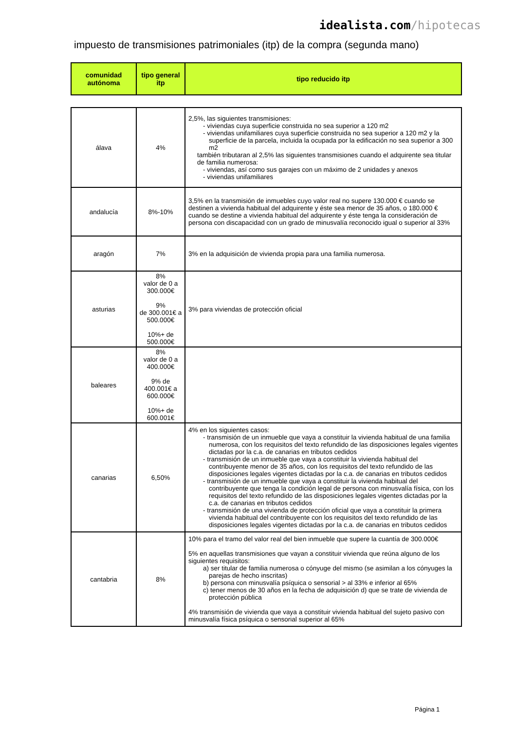idealista.com/hipotecas
impuesto de transmisiones patrimoniales (itp) de la compra (segunda mano)
| comunidad autónoma | tipo general itp | tipo reducido itp |
| --- | --- | --- |
| álava | 4% | 2,5%, las siguientes transmisiones: - viviendas cuya superficie construida no sea superior a 120 m2 - viviendas unifamiliares cuya superficie construida no sea superior a 120 m2 y la superficie de la parcela, incluida la ocupada por la edificación no sea superior a 300 m2 también tributaran al 2,5% las siguientes transmisiones cuando el adquirente sea titular de familia numerosa: - viviendas, así como sus garajes con un máximo de 2 unidades y anexos - viviendas unifamiliares |
| andalucía | 8%-10% | 3,5% en la transmisión de inmuebles cuyo valor real no supere 130.000 € cuando se destinen a vivienda habitual del adquirente y éste sea menor de 35 años, o 180.000 € cuando se destine a vivienda habitual del adquirente y éste tenga la consideración de persona con discapacidad con un grado de minusvalía reconocido igual o superior al 33% |
| aragón | 7% | 3% en la adquisición de vivienda propia para una familia numerosa. |
| asturias | 8% valor de 0 a 300.000€ 9% de 300.001€ a 500.000€ 10%+ de 500.000€ | 3% para viviendas de protección oficial |
| baleares | 8% valor de 0 a 400.000€ 9% de 400.001€ a 600.000€ 10%+ de 600.001€ | |
| canarias | 6,50% | 4% en los siguientes casos: - transmisión de un inmueble que vaya a constituir la vivienda habitual de una familia numerosa, con los requisitos del texto refundido de las disposiciones legales vigentes dictadas por la c.a. de canarias en tributos cedidos - transmisión de un inmueble que vaya a constituir la vivienda habitual del contribuyente menor de 35 años, con los requisitos del texto refundido de las disposiciones legales vigentes dictadas por la c.a. de canarias en tributos cedidos - transmisión de un inmueble que vaya a constituir la vivienda habitual del contribuyente que tenga la condición legal de persona con minusvalía física, con los requisitos del texto refundido de las disposiciones legales vigentes dictadas por la c.a. de canarias en tributos cedidos - transmisión de una vivienda de protección oficial que vaya a constituir la primera vivienda habitual del contribuyente con los requisitos del texto refundido de las disposiciones legales vigentes dictadas por la c.a. de canarias en tributos cedidos |
| cantabria | 8% | 10% para el tramo del valor real del bien inmueble que supere la cuantía de 300.000€ 5% en aquellas transmisiones que vayan a constituir vivienda que reúna alguno de los siguientes requisitos: a) ser titular de familia numerosa o cónyuge del mismo (se asimilan a los cónyuges la parejas de hecho inscritas) b) persona con minusvalía psíquica o sensorial > al 33% e inferior al 65% c) tener menos de 30 años en la fecha de adquisición d) que se trate de vivienda de protección pública 4% transmisión de vivienda que vaya a constituir vivienda habitual del sujeto pasivo con minusvalía física psíquica o sensorial superior al 65% |
Página 1